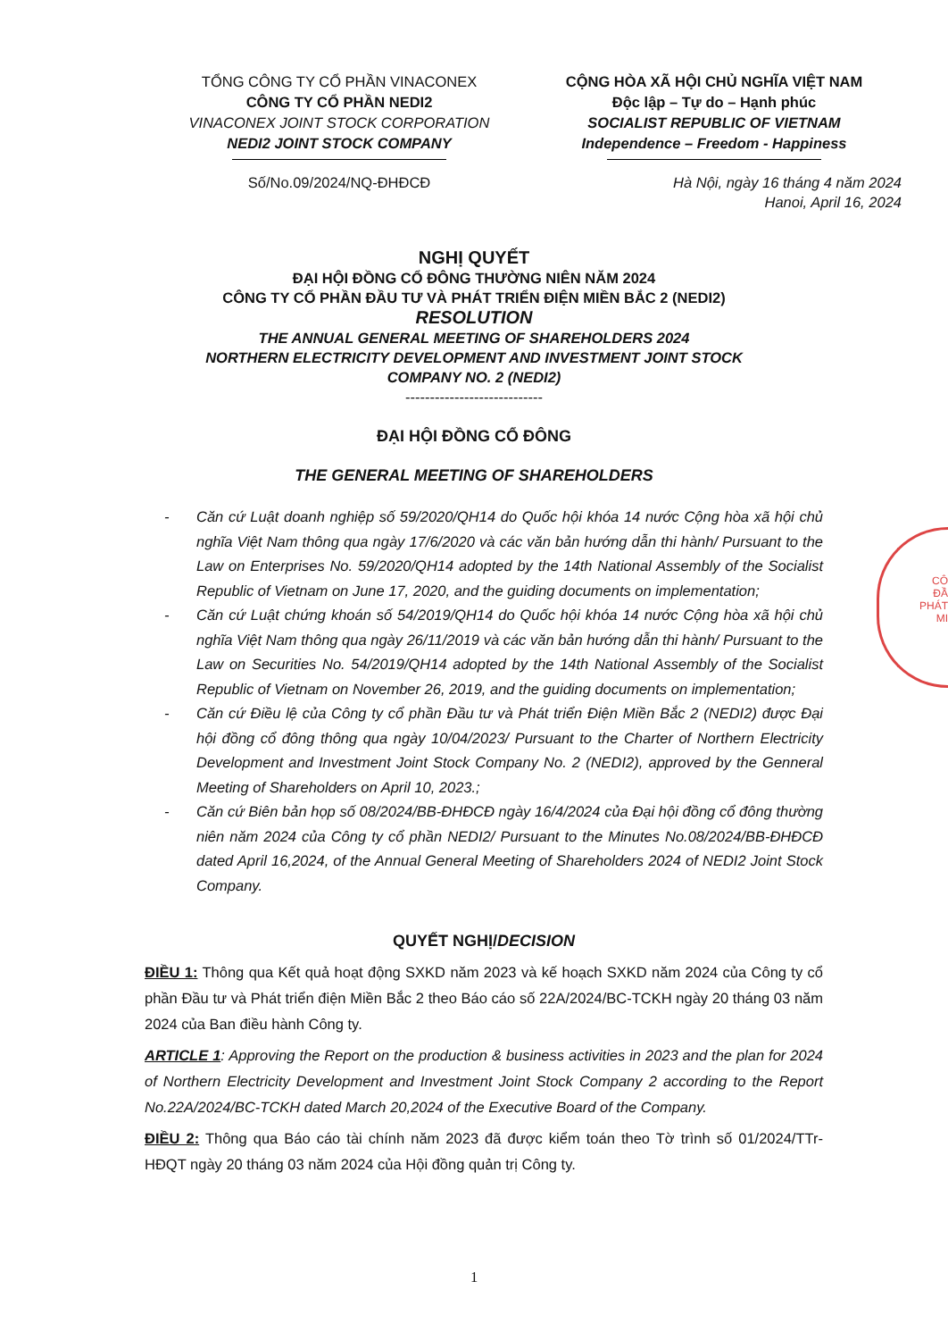TỔNG CÔNG TY CỔ PHẦN VINACONEX
CÔNG TY CỔ PHẦN NEDI2
VINACONEX JOINT STOCK CORPORATION
NEDI2 JOINT STOCK COMPANY
Số/No.09/2024/NQ-ĐHĐCĐ
CỘNG HÒA XÃ HỘI CHỦ NGHĨA VIỆT NAM
Độc lập – Tự do – Hạnh phúc
SOCIALIST REPUBLIC OF VIETNAM
Independence – Freedom - Happiness
Hà Nội, ngày 16 tháng 4 năm 2024
Hanoi, April 16, 2024
NGHỊ QUYẾT
ĐẠI HỘI ĐỒNG CỔ ĐÔNG THƯỜNG NIÊN NĂM 2024
CÔNG TY CỔ PHẦN ĐẦU TƯ VÀ PHÁT TRIỂN ĐIỆN MIỀN BẮC 2 (NEDI2)
RESOLUTION
THE ANNUAL GENERAL MEETING OF SHAREHOLDERS 2024
NORTHERN ELECTRICITY DEVELOPMENT AND INVESTMENT JOINT STOCK
COMPANY NO. 2 (NEDI2)
----------------------------
ĐẠI HỘI ĐỒNG CỔ ĐÔNG
THE GENERAL MEETING OF SHAREHOLDERS
- Căn cứ Luật doanh nghiệp số 59/2020/QH14 do Quốc hội khóa 14 nước Cộng hòa xã hội chủ nghĩa Việt Nam thông qua ngày 17/6/2020 và các văn bản hướng dẫn thi hành/ Pursuant to the Law on Enterprises No. 59/2020/QH14 adopted by the 14th National Assembly of the Socialist Republic of Vietnam on June 17, 2020, and the guiding documents on implementation;
- Căn cứ Luật chứng khoán số 54/2019/QH14 do Quốc hội khóa 14 nước Cộng hòa xã hội chủ nghĩa Việt Nam thông qua ngày 26/11/2019 và các văn bản hướng dẫn thi hành/ Pursuant to the Law on Securities No. 54/2019/QH14 adopted by the 14th National Assembly of the Socialist Republic of Vietnam on November 26, 2019, and the guiding documents on implementation;
- Căn cứ Điều lệ của Công ty cổ phần Đầu tư và Phát triển Điện Miền Bắc 2 (NEDI2) được Đại hội đồng cổ đông thông qua ngày 10/04/2023/ Pursuant to the Charter of Northern Electricity Development and Investment Joint Stock Company No. 2 (NEDI2), approved by the Genneral Meeting of Shareholders on April 10, 2023.;
- Căn cứ Biên bản họp số 08/2024/BB-ĐHĐCĐ ngày 16/4/2024 của Đại hội đồng cổ đông thường niên năm 2024 của Công ty cổ phần NEDI2/ Pursuant to the Minutes No.08/2024/BB-ĐHĐCĐ dated April 16,2024, of the Annual General Meeting of Shareholders 2024 of NEDI2 Joint Stock Company.
QUYẾT NGHỊ/DECISION
ĐIỀU 1: Thông qua Kết quả hoạt động SXKD năm 2023 và kế hoạch SXKD năm 2024 của Công ty cổ phần Đầu tư và Phát triển điện Miền Bắc 2 theo Báo cáo số 22A/2024/BC-TCKH ngày 20 tháng 03 năm 2024 của Ban điều hành Công ty.
ARTICLE 1: Approving the Report on the production & business activities in 2023 and the plan for 2024 of Northern Electricity Development and Investment Joint Stock Company 2 according to the Report No.22A/2024/BC-TCKH dated March 20,2024 of the Executive Board of the Company.
ĐIỀU 2: Thông qua Báo cáo tài chính năm 2023 đã được kiểm toán theo Tờ trình số 01/2024/TTr-HĐQT ngày 20 tháng 03 năm 2024 của Hội đồng quản trị Công ty.
1
CÔ
ĐẦ
PHÁT
MI